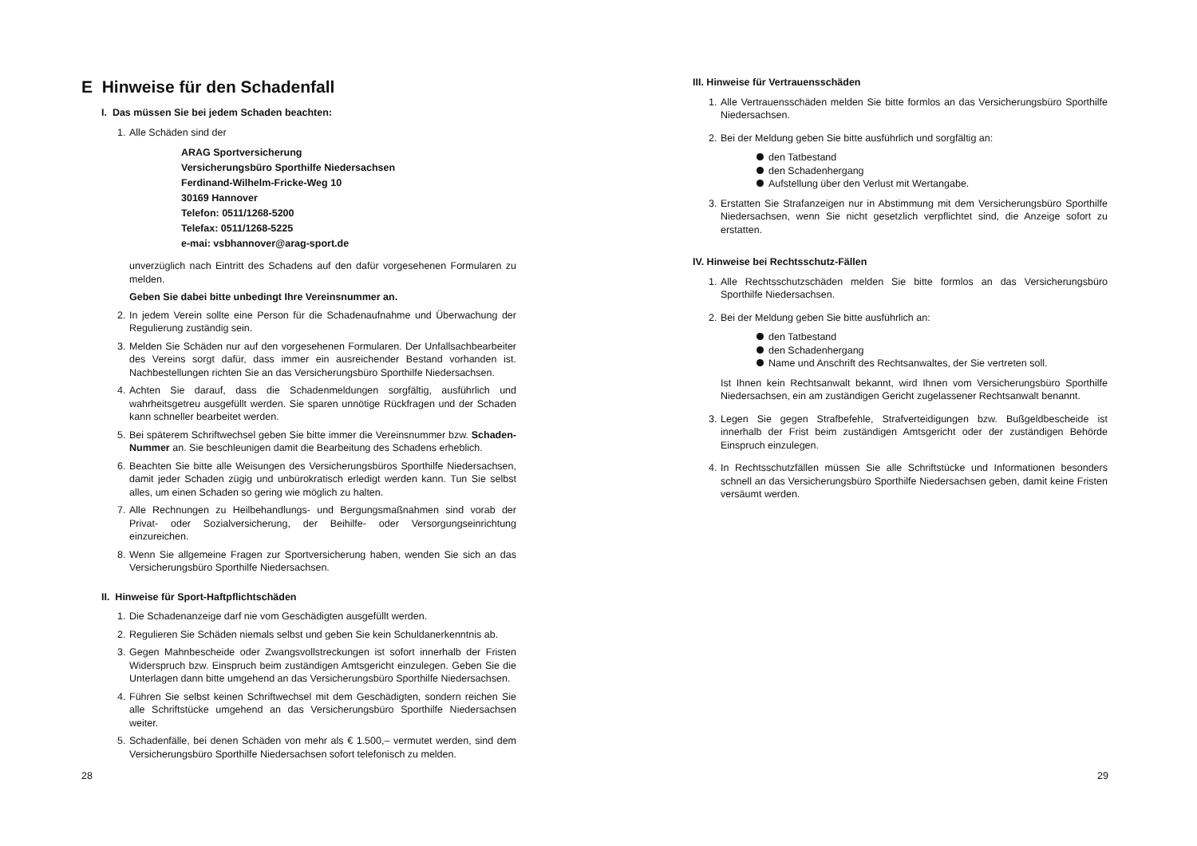E Hinweise für den Schadenfall
I. Das müssen Sie bei jedem Schaden beachten:
1. Alle Schäden sind der
ARAG Sportversicherung
Versicherungsbüro Sporthilfe Niedersachsen
Ferdinand-Wilhelm-Fricke-Weg 10
30169 Hannover
Telefon: 0511/1268-5200
Telefax: 0511/1268-5225
e-mai: vsbhannover@arag-sport.de
unverzüglich nach Eintritt des Schadens auf den dafür vorgesehenen Formularen zu melden.
Geben Sie dabei bitte unbedingt Ihre Vereinsnummer an.
2. In jedem Verein sollte eine Person für die Schadenaufnahme und Überwachung der Regulierung zuständig sein.
3. Melden Sie Schäden nur auf den vorgesehenen Formularen. Der Unfallsachbearbeiter des Vereins sorgt dafür, dass immer ein ausreichender Bestand vorhanden ist. Nachbestellungen richten Sie an das Versicherungsbüro Sporthilfe Niedersachsen.
4. Achten Sie darauf, dass die Schadenmeldungen sorgfältig, ausführlich und wahrheitsgetreu ausgefüllt werden. Sie sparen unnötige Rückfragen und der Schaden kann schneller bearbeitet werden.
5. Bei späterem Schriftwechsel geben Sie bitte immer die Vereinsnummer bzw. Schaden-Nummer an. Sie beschleunigen damit die Bearbeitung des Schadens erheblich.
6. Beachten Sie bitte alle Weisungen des Versicherungsbüros Sporthilfe Niedersachsen, damit jeder Schaden zügig und unbürokratisch erledigt werden kann. Tun Sie selbst alles, um einen Schaden so gering wie möglich zu halten.
7. Alle Rechnungen zu Heilbehandlungs- und Bergungsmaßnahmen sind vorab der Privat- oder Sozialversicherung, der Beihilfe- oder Versorgungseinrichtung einzureichen.
8. Wenn Sie allgemeine Fragen zur Sportversicherung haben, wenden Sie sich an das Versicherungsbüro Sporthilfe Niedersachsen.
II. Hinweise für Sport-Haftpflichtschäden
1. Die Schadenanzeige darf nie vom Geschädigten ausgefüllt werden.
2. Regulieren Sie Schäden niemals selbst und geben Sie kein Schuldanerkenntnis ab.
3. Gegen Mahnbescheide oder Zwangsvollstreckungen ist sofort innerhalb der Fristen Widerspruch bzw. Einspruch beim zuständigen Amtsgericht einzulegen. Geben Sie die Unterlagen dann bitte umgehend an das Versicherungsbüro Sporthilfe Niedersachsen.
4. Führen Sie selbst keinen Schriftwechsel mit dem Geschädigten, sondern reichen Sie alle Schriftstücke umgehend an das Versicherungsbüro Sporthilfe Niedersachsen weiter.
5. Schadenfälle, bei denen Schäden von mehr als € 1.500,– vermutet werden, sind dem Versicherungsbüro Sporthilfe Niedersachsen sofort telefonisch zu melden.
28
III. Hinweise für Vertrauensschäden
1. Alle Vertrauensschäden melden Sie bitte formlos an das Versicherungsbüro Sporthilfe Niedersachsen.
2. Bei der Meldung geben Sie bitte ausführlich und sorgfältig an:
den Tatbestand
den Schadenhergang
Aufstellung über den Verlust mit Wertangabe.
3. Erstatten Sie Strafanzeigen nur in Abstimmung mit dem Versicherungsbüro Sporthilfe Niedersachsen, wenn Sie nicht gesetzlich verpflichtet sind, die Anzeige sofort zu erstatten.
IV. Hinweise bei Rechtsschutz-Fällen
1. Alle Rechtsschutzschäden melden Sie bitte formlos an das Versicherungsbüro Sporthilfe Niedersachsen.
2. Bei der Meldung geben Sie bitte ausführlich an:
den Tatbestand
den Schadenhergang
Name und Anschrift des Rechtsanwaltes, der Sie vertreten soll.
Ist Ihnen kein Rechtsanwalt bekannt, wird Ihnen vom Versicherungsbüro Sporthilfe Niedersachsen, ein am zuständigen Gericht zugelassener Rechtsanwalt benannt.
3. Legen Sie gegen Strafbefehle, Strafverteidigungen bzw. Bußgeldbescheide ist innerhalb der Frist beim zuständigen Amtsgericht oder der zuständigen Behörde Einspruch einzulegen.
4. In Rechtsschutzfällen müssen Sie alle Schriftstücke und Informationen besonders schnell an das Versicherungsbüro Sporthilfe Niedersachsen geben, damit keine Fristen versäumt werden.
29